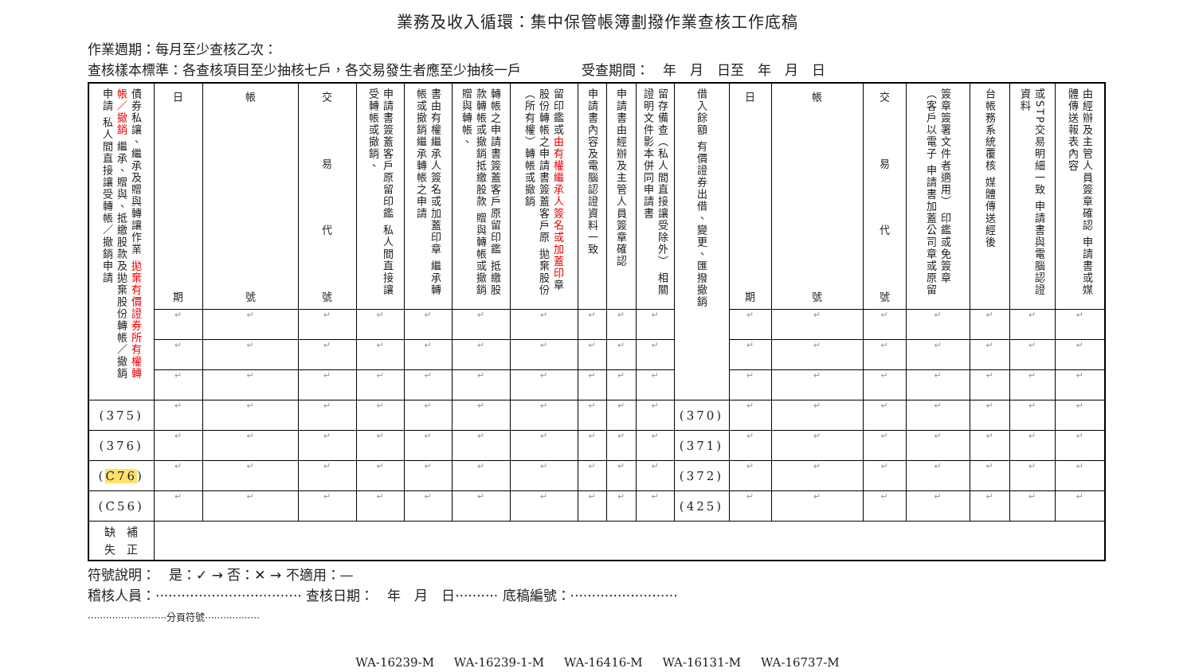業務及收入循環：集中保管帳簿劃撥作業查核工作底稿
作業週期：每月至少查核乙次：
查核樣本標準：各查核項目至少抽核七戶，各交易發生者應至少抽核一戶 受查期間：　年　月　日至　年　月　日
| 債券私讓、繼承及贈與轉讓作業 拋棄有價證券所有權轉帳／撤銷 繼承、贈與、抵繳股款及拋棄股份轉帳／撤銷申請 私人間直接讓受轉帳／撤銷申請 | 日 期 | 帳 號 | 交 易 代 號 | 申請書簽蓋客戶原留印鑑 私人間直接讓受轉帳或撤銷、 | 書由有權繼承人簽名或加蓋印章 繼承轉帳或撤銷繼承轉帳之申請 | 轉帳之申請書簽蓋客戶原留印鑑 抵繳股款轉帳或撤銷抵繳股款 贈與轉帳或撤銷贈與轉帳、 | 留印鑑或 由有權繼承人簽名或加蓋印 章 股份轉帳之申請書簽蓋客戶原 拋棄股份（所有權）轉帳或撤銷 | 申請書內容及電腦認證資料一致 | 申請書由經辦及主管人員簽章確認 | 留存備查（私人間直接讓受除外） 相關證明文件影本併同申請書 | 借入餘額 有價證券出借、變更、匯撥撤銷 | 日 期 | 帳 號 | 交 易 代 號 | 簽章簽署文件者適用） 印鑑或免簽章（客戶以電子 申請書加蓋公司章或原留 | 台帳務系統覆核 媒體傳送經後 | 或STP交易明細一致 申請書與電腦認證資料 | 由經辦及主管人員簽章確認 申請書或媒體傳送報表內容 |
| | ↵ | ↵ | ↵ | ↵ | ↵ | ↵ | ↵ | ↵ | ↵ | ↵ | | ↵ | ↵ | ↵ | ↵ | ↵ | ↵ | ↵ |
| | ↵ | ↵ | ↵ | ↵ | ↵ | ↵ | ↵ | ↵ | ↵ | ↵ | | ↵ | ↵ | ↵ | ↵ | ↵ | ↵ | ↵ |
| | ↵ | ↵ | ↵ | ↵ | ↵ | ↵ | ↵ | ↵ | ↵ | ↵ | | ↵ | ↵ | ↵ | ↵ | ↵ | ↵ | ↵ |
| (375) | ↵ | ↵ | ↵ | ↵ | ↵ | ↵ | ↵ | ↵ | ↵ | ↵ | (370) | ↵ | ↵ | ↵ | ↵ | ↵ | ↵ | ↵ |
| (376) | ↵ | ↵ | ↵ | ↵ | ↵ | ↵ | ↵ | ↵ | ↵ | ↵ | (371) | ↵ | ↵ | ↵ | ↵ | ↵ | ↵ | ↵ |
| ( C76 ) | ↵ | ↵ | ↵ | ↵ | ↵ | ↵ | ↵ | ↵ | ↵ | ↵ | (372) | ↵ | ↵ | ↵ | ↵ | ↵ | ↵ | ↵ |
| (C56) | ↵ | ↵ | ↵ | ↵ | ↵ | ↵ | ↵ | ↵ | ↵ | ↵ | (425) | ↵ | ↵ | ↵ | ↵ | ↵ | ↵ | ↵ |
| 缺 補 失 正 | | | | | | | | | | | | | | | | | | |
符號說明：　是：✓ → 否：✕ → 不適用：—
稽核人員：·································· 查核日期：　年　月　日·········· 底稿編號：·························
··························分頁符號··················
WA-16239-M WA-16239-1-M WA-16416-M WA-16131-M WA-16737-M